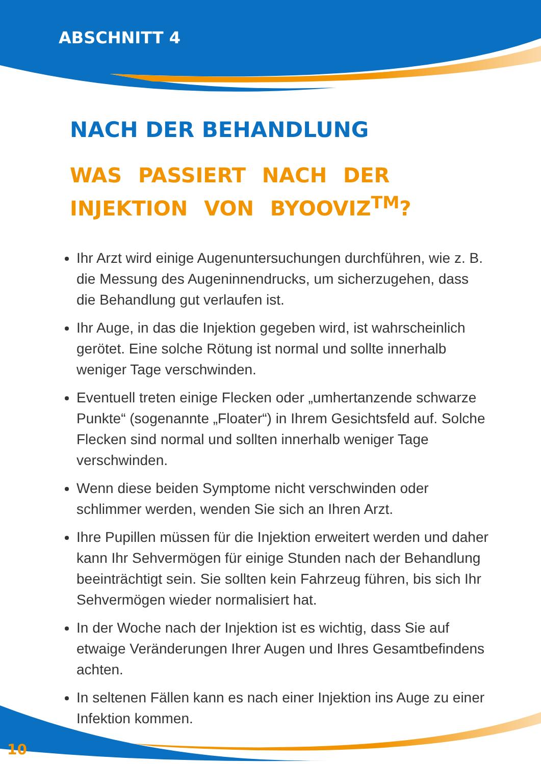ABSCHNITT 4
NACH DER BEHANDLUNG
WAS PASSIERT NACH DER INJEKTION VON BYOOVIZ<sup>TM</sup>?
Ihr Arzt wird einige Augenuntersuchungen durchführen, wie z. B. die Messung des Augeninnendrucks, um sicherzugehen, dass die Behandlung gut verlaufen ist.
Ihr Auge, in das die Injektion gegeben wird, ist wahrscheinlich gerötet. Eine solche Rötung ist normal und sollte innerhalb weniger Tage verschwinden.
Eventuell treten einige Flecken oder „umhertanzende schwarze Punkte“ (sogenannte „Floater“) in Ihrem Gesichtsfeld auf. Solche Flecken sind normal und sollten innerhalb weniger Tage verschwinden.
Wenn diese beiden Symptome nicht verschwinden oder schlimmer werden, wenden Sie sich an Ihren Arzt.
Ihre Pupillen müssen für die Injektion erweitert werden und daher kann Ihr Sehvermögen für einige Stunden nach der Behandlung beeinträchtigt sein. Sie sollten kein Fahrzeug führen, bis sich Ihr Sehvermögen wieder normalisiert hat.
In der Woche nach der Injektion ist es wichtig, dass Sie auf etwaige Veränderungen Ihrer Augen und Ihres Gesamtbefindens achten.
In seltenen Fällen kann es nach einer Injektion ins Auge zu einer Infektion kommen.
10